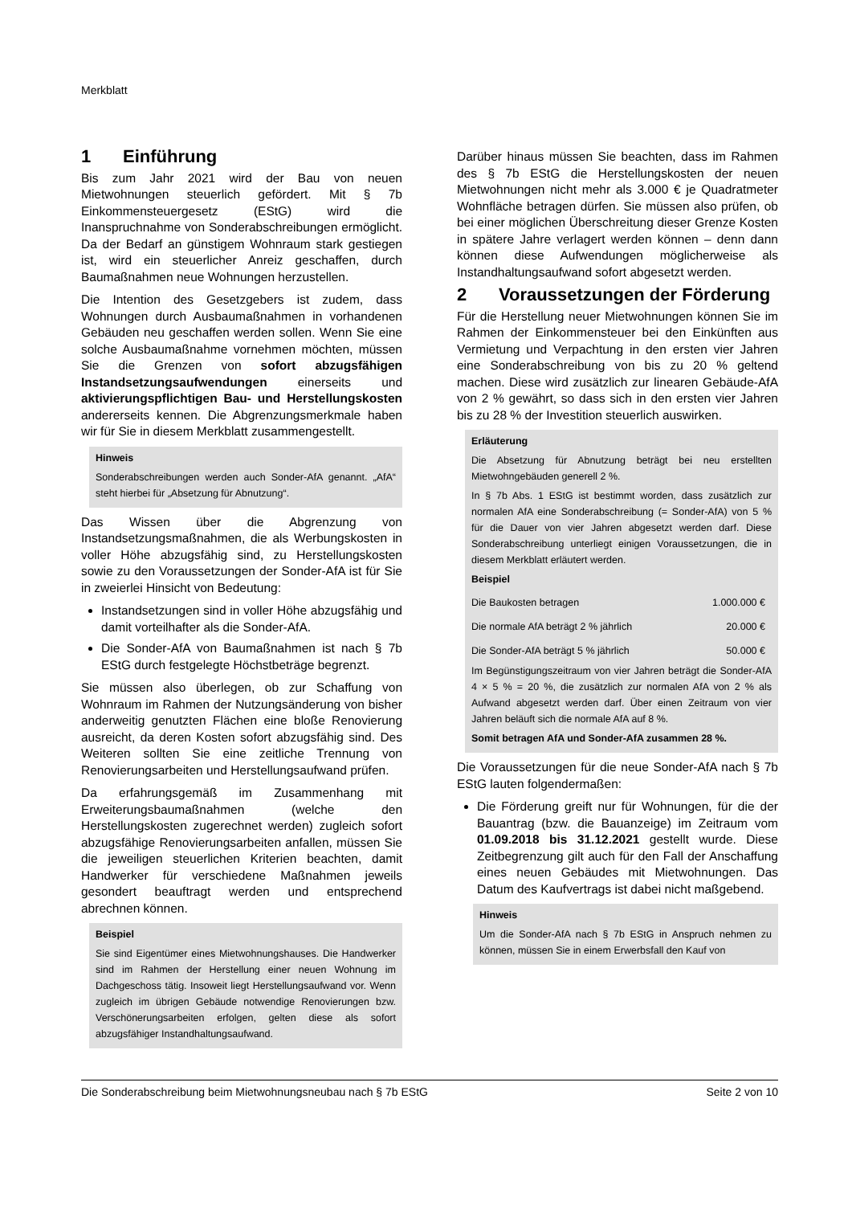Merkblatt
1 Einführung
Bis zum Jahr 2021 wird der Bau von neuen Mietwohnungen steuerlich gefördert. Mit § 7b Einkommensteuergesetz (EStG) wird die Inanspruchnahme von Sonderabschreibungen ermöglicht. Da der Bedarf an günstigem Wohnraum stark gestiegen ist, wird ein steuerlicher Anreiz geschaffen, durch Baumaßnahmen neue Wohnungen herzustellen.
Die Intention des Gesetzgebers ist zudem, dass Wohnungen durch Ausbaumaßnahmen in vorhandenen Gebäuden neu geschaffen werden sollen. Wenn Sie eine solche Ausbaumaßnahme vornehmen möchten, müssen Sie die Grenzen von sofort abzugsfähigen Instandsetzungsaufwendungen einerseits und aktivierungspflichtigen Bau- und Herstellungskosten andererseits kennen. Die Abgrenzungsmerkmale haben wir für Sie in diesem Merkblatt zusammengestellt.
Hinweis
Sonderabschreibungen werden auch Sonder-AfA genannt. „AfA“ steht hierbei für „Absetzung für Abnutzung“.
Das Wissen über die Abgrenzung von Instandsetzungsmaßnahmen, die als Werbungskosten in voller Höhe abzugsfähig sind, zu Herstellungskosten sowie zu den Voraussetzungen der Sonder-AfA ist für Sie in zweierlei Hinsicht von Bedeutung:
Instandsetzungen sind in voller Höhe abzugsfähig und damit vorteilhafter als die Sonder-AfA.
Die Sonder-AfA von Baumaßnahmen ist nach § 7b EStG durch festgelegte Höchstbeträge begrenzt.
Sie müssen also überlegen, ob zur Schaffung von Wohnraum im Rahmen der Nutzungsänderung von bisher anderweitig genutzten Flächen eine bloße Renovierung ausreicht, da deren Kosten sofort abzugsfähig sind. Des Weiteren sollten Sie eine zeitliche Trennung von Renovierungsarbeiten und Herstellungsaufwand prüfen.
Da erfahrungsgemäß im Zusammenhang mit Erweiterungsbaumaßnahmen (welche den Herstellungskosten zugerechnet werden) zugleich sofort abzugsfähige Renovierungsarbeiten anfallen, müssen Sie die jeweiligen steuerlichen Kriterien beachten, damit Handwerker für verschiedene Maßnahmen jeweils gesondert beauftragt werden und entsprechend abrechnen können.
Beispiel
Sie sind Eigentümer eines Mietwohnungshauses. Die Handwerker sind im Rahmen der Herstellung einer neuen Wohnung im Dachgeschoss tätig. Insoweit liegt Herstellungsaufwand vor. Wenn zugleich im übrigen Gebäude notwendige Renovierungen bzw. Verschönerungsarbeiten erfolgen, gelten diese als sofort abzugsfähiger Instandhaltungsaufwand.
Darüber hinaus müssen Sie beachten, dass im Rahmen des § 7b EStG die Herstellungskosten der neuen Mietwohnungen nicht mehr als 3.000 € je Quadratmeter Wohnfläche betragen dürfen. Sie müssen also prüfen, ob bei einer möglichen Überschreitung dieser Grenze Kosten in spätere Jahre verlagert werden können – denn dann können diese Aufwendungen möglicherweise als Instandhaltungsaufwand sofort abgesetzt werden.
2 Voraussetzungen der Förderung
Für die Herstellung neuer Mietwohnungen können Sie im Rahmen der Einkommensteuer bei den Einkünften aus Vermietung und Verpachtung in den ersten vier Jahren eine Sonderabschreibung von bis zu 20 % geltend machen. Diese wird zusätzlich zur linearen Gebäude-AfA von 2 % gewährt, so dass sich in den ersten vier Jahren bis zu 28 % der Investition steuerlich auswirken.
Erläuterung
Die Absetzung für Abnutzung beträgt bei neu erstellten Mietwohngebäuden generell 2 %.
In § 7b Abs. 1 EStG ist bestimmt worden, dass zusätzlich zur normalen AfA eine Sonderabschreibung (= Sonder-AfA) von 5 % für die Dauer von vier Jahren abgesetzt werden darf. Diese Sonderabschreibung unterliegt einigen Voraussetzungen, die in diesem Merkblatt erläutert werden.
Beispiel
| Die Baukosten betragen | 1.000.000 € |
| Die normale AfA beträgt 2 % jährlich | 20.000 € |
| Die Sonder-AfA beträgt 5 % jährlich | 50.000 € |
Im Begünstigungszeitraum von vier Jahren beträgt die Sonder-AfA 4 × 5 % = 20 %, die zusätzlich zur normalen AfA von 2 % als Aufwand abgesetzt werden darf. Über einen Zeitraum von vier Jahren beläuft sich die normale AfA auf 8 %.
Somit betragen AfA und Sonder-AfA zusammen 28 %.
Die Voraussetzungen für die neue Sonder-AfA nach § 7b EStG lauten folgendermaßen:
Die Förderung greift nur für Wohnungen, für die der Bauantrag (bzw. die Bauanzeige) im Zeitraum vom 01.09.2018 bis 31.12.2021 gestellt wurde. Diese Zeitbegrenzung gilt auch für den Fall der Anschaffung eines neuen Gebäudes mit Mietwohnungen. Das Datum des Kaufvertrags ist dabei nicht maßgebend.
Hinweis
Um die Sonder-AfA nach § 7b EStG in Anspruch nehmen zu können, müssen Sie in einem Erwerbsfall den Kauf von
Die Sonderabschreibung beim Mietwohnungsneubau nach § 7b EStG Seite 2 von 10